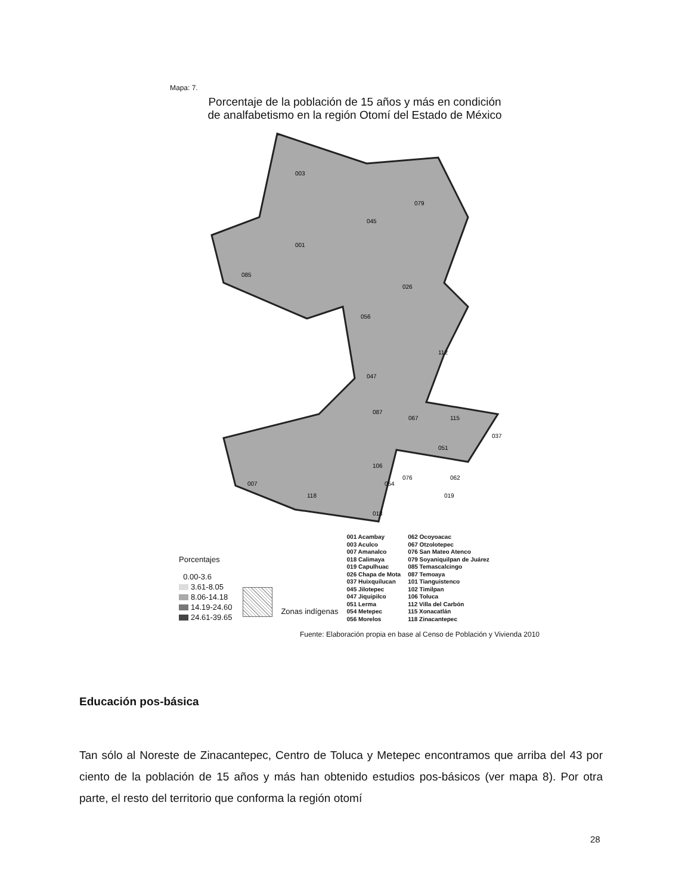Mapa: 7.
Porcentaje de la población de 15 años y más en condición
de analfabetismo en la región Otomí del Estado de México
003
045
079
001
085
026
056
112
047
087
067
115
037
051
106
007
118
054
076
062
019
018
Porcentajes
0.00-3.6
3.61-8.05
8.06-14.18
14.19-24.60
24.61-39.65
Zonas indígenas
001 Acambay
003 Aculco
007 Amanalco
018 Calimaya
019 Capulhuac
026 Chapa de Mota
037 Huixquilucan
045 Jilotepec
047 Jiquipilco
051 Lerma
054 Metepec
056 Morelos
062 Ocoyoacac
067 Otzolotepec
076 San Mateo Atenco
079 Soyaniquilpan de Juárez
085 Temascalcingo
087 Temoaya
101 Tianguistenco
102 Timilpan
106 Toluca
112 Villa del Carbón
115 Xonacatlán
118 Zinacantepec
Fuente: Elaboración propia en base al Censo de Población y Vivienda 2010
Educación pos-básica
Tan sólo al Noreste de Zinacantepec, Centro de Toluca y Metepec encontramos que arriba del 43 por ciento de la población de 15 años y más han obtenido estudios pos-básicos (ver mapa 8). Por otra parte, el resto del territorio que conforma la región otomí
28